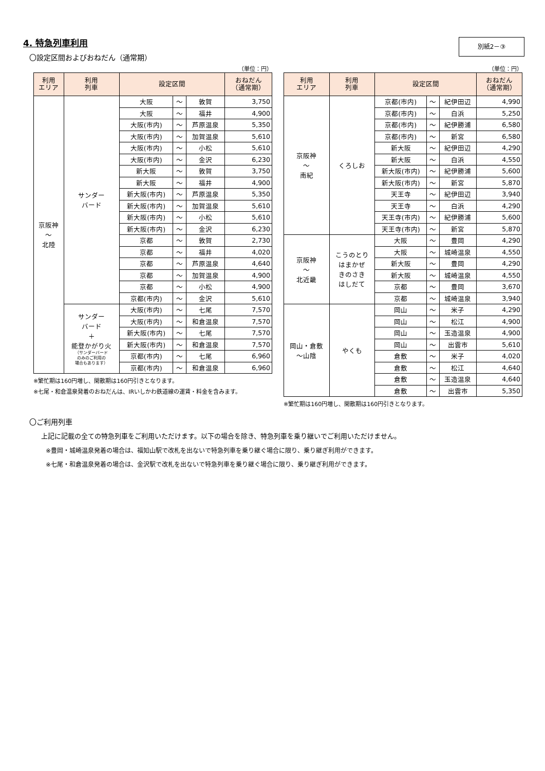4. 特急列車利用
別紙2－③
〇設定区間およびおねだん（通常期）
（単位：円）
| 利用 エリア | 利用 列車 | 設定区間 | | | おねだん （通常期） |
| --- | --- | --- | --- | --- | --- |
| 京阪神 ～ 北陸 | サンダー バード | 大阪 | ～ | 敦賀 | 3,750 |
| | | 大阪 | ～ | 福井 | 4,900 |
| | | 大阪(市内) | ～ | 芦原温泉 | 5,350 |
| | | 大阪(市内) | ～ | 加賀温泉 | 5,610 |
| | | 大阪(市内) | ～ | 小松 | 5,610 |
| | | 大阪(市内) | ～ | 金沢 | 6,230 |
| | | 新大阪 | ～ | 敦賀 | 3,750 |
| | | 新大阪 | ～ | 福井 | 4,900 |
| | | 新大阪(市内) | ～ | 芦原温泉 | 5,350 |
| | | 新大阪(市内) | ～ | 加賀温泉 | 5,610 |
| | | 新大阪(市内) | ～ | 小松 | 5,610 |
| | | 新大阪(市内) | ～ | 金沢 | 6,230 |
| | | 京都 | ～ | 敦賀 | 2,730 |
| | | 京都 | ～ | 福井 | 4,020 |
| | | 京都 | ～ | 芦原温泉 | 4,640 |
| | | 京都 | ～ | 加賀温泉 | 4,900 |
| | | 京都 | ～ | 小松 | 4,900 |
| | | 京都(市内) | ～ | 金沢 | 5,610 |
| | サンダー バード ＋ 能登かがり火 （サンダーバード のみのご利用の 場合もあります） | 大阪(市内) | ～ | 七尾 | 7,570 |
| | | 大阪(市内) | ～ | 和倉温泉 | 7,570 |
| | | 新大阪(市内) | ～ | 七尾 | 7,570 |
| | | 新大阪(市内) | ～ | 和倉温泉 | 7,570 |
| | | 京都(市内) | ～ | 七尾 | 6,960 |
| | | 京都(市内) | ～ | 和倉温泉 | 6,960 |
※繁忙期は160円増し、閑散期は160円引きとなります。
※七尾・和倉温泉発着のおねだんは、IRいしかわ鉄道線の運賃・料金を含みます。
（単位：円）
| 利用 エリア | 利用 列車 | 設定区間 | | | おねだん （通常期） |
| --- | --- | --- | --- | --- | --- |
| 京阪神 ～ 南紀 | くろしお | 京都(市内) | ～ | 紀伊田辺 | 4,990 |
| | | 京都(市内) | ～ | 白浜 | 5,250 |
| | | 京都(市内) | ～ | 紀伊勝浦 | 6,580 |
| | | 京都(市内) | ～ | 新宮 | 6,580 |
| | | 新大阪 | ～ | 紀伊田辺 | 4,290 |
| | | 新大阪 | ～ | 白浜 | 4,550 |
| | | 新大阪(市内) | ～ | 紀伊勝浦 | 5,600 |
| | | 新大阪(市内) | ～ | 新宮 | 5,870 |
| | | 天王寺 | ～ | 紀伊田辺 | 3,940 |
| | | 天王寺 | ～ | 白浜 | 4,290 |
| | | 天王寺(市内) | ～ | 紀伊勝浦 | 5,600 |
| | | 天王寺(市内) | ～ | 新宮 | 5,870 |
| 京阪神 ～ 北近畿 | こうのとり はまかぜ きのさき はしだて | 大阪 | ～ | 豊岡 | 4,290 |
| | | 大阪 | ～ | 城崎温泉 | 4,550 |
| | | 新大阪 | ～ | 豊岡 | 4,290 |
| | | 新大阪 | ～ | 城崎温泉 | 4,550 |
| | | 京都 | ～ | 豊岡 | 3,670 |
| | | 京都 | ～ | 城崎温泉 | 3,940 |
| 岡山・倉敷 ～山陰 | やくも | 岡山 | ～ | 米子 | 4,290 |
| | | 岡山 | ～ | 松江 | 4,900 |
| | | 岡山 | ～ | 玉造温泉 | 4,900 |
| | | 岡山 | ～ | 出雲市 | 5,610 |
| | | 倉敷 | ～ | 米子 | 4,020 |
| | | 倉敷 | ～ | 松江 | 4,640 |
| | | 倉敷 | ～ | 玉造温泉 | 4,640 |
| | | 倉敷 | ～ | 出雲市 | 5,350 |
※繁忙期は160円増し、閑散期は160円引きとなります。
〇ご利用列車
上記に記載の全ての特急列車をご利用いただけます。以下の場合を除き、特急列車を乗り継いでご利用いただけません。
※豊岡・城崎温泉発着の場合は、福知山駅で改札を出ないで特急列車を乗り継ぐ場合に限り、乗り継ぎ利用ができます。
※七尾・和倉温泉発着の場合は、金沢駅で改札を出ないで特急列車を乗り継ぐ場合に限り、乗り継ぎ利用ができます。